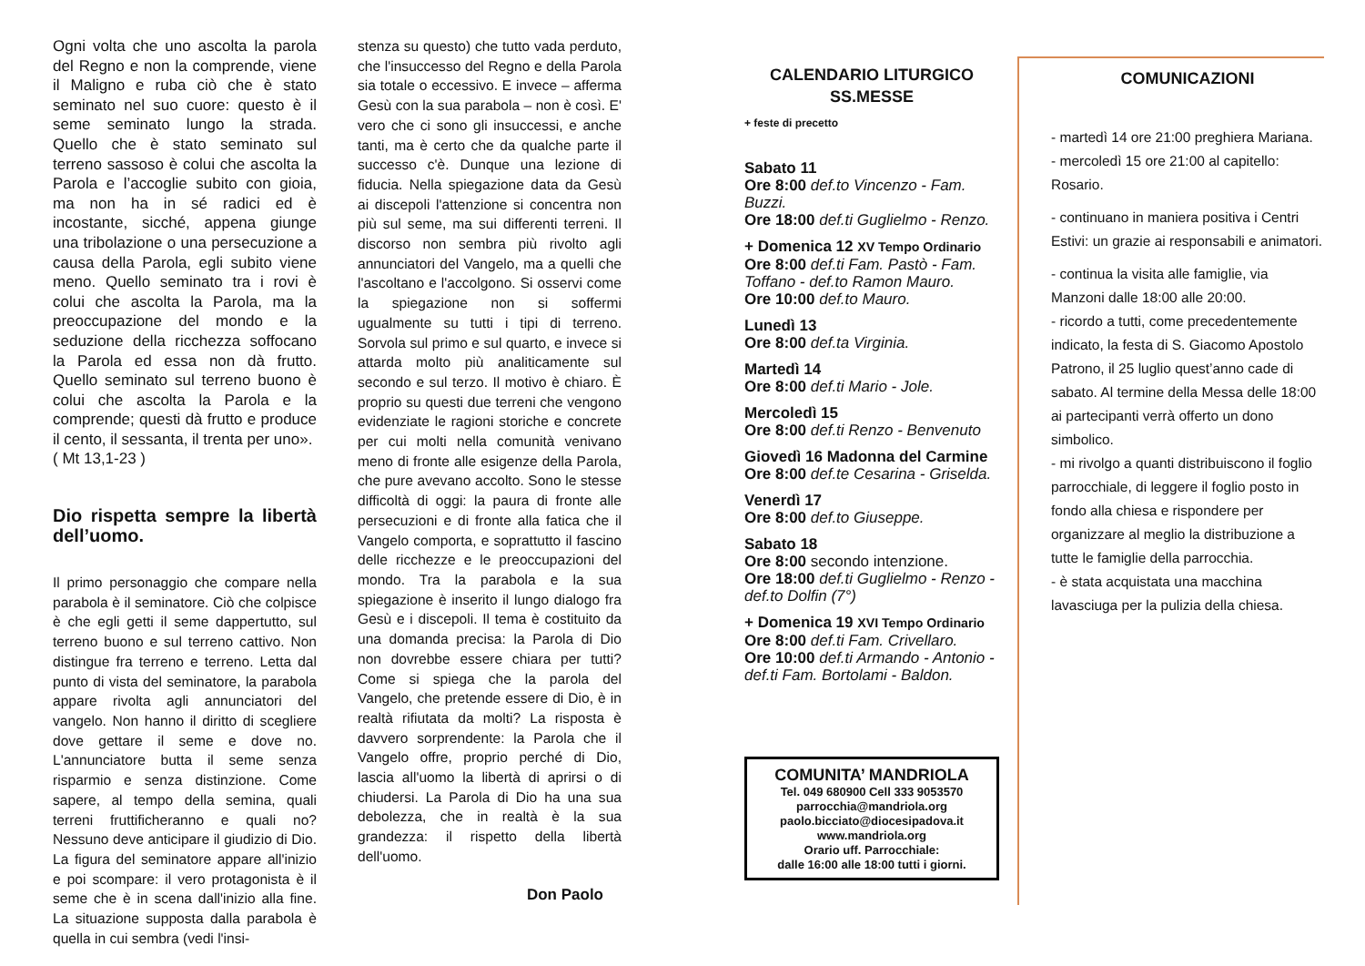Ogni volta che uno ascolta la parola del Regno e non la comprende, viene il Maligno e ruba ciò che è stato seminato nel suo cuore: questo è il seme seminato lungo la strada. Quello che è stato seminato sul terreno sassoso è colui che ascolta la Parola e l’accoglie subito con gioia, ma non ha in sé radici ed è incostante, sicché, appena giunge una tribolazione o una persecuzione a causa della Parola, egli subito viene meno. Quello seminato tra i rovi è colui che ascolta la Parola, ma la preoccupazione del mondo e la seduzione della ricchezza soffocano la Parola ed essa non dà frutto. Quello seminato sul terreno buono è colui che ascolta la Parola e la comprende; questi dà frutto e produce il cento, il sessanta, il trenta per uno».
( Mt 13,1-23 )
Dio rispetta sempre la libertà dell’uomo.
Il primo personaggio che compare nella parabola è il seminatore. Ciò che colpisce è che egli getti il seme dappertutto, sul terreno buono e sul terreno cattivo. Non distingue fra terreno e terreno. Letta dal punto di vista del seminatore, la parabola appare rivolta agli annunciatori del vangelo. Non hanno il diritto di scegliere dove gettare il seme e dove no. L'annunciatore butta il seme senza risparmio e senza distinzione. Come sapere, al tempo della semina, quali terreni fruttificheranno e quali no? Nessuno deve anticipare il giudizio di Dio. La figura del seminatore appare all'inizio e poi scompare: il vero protagonista è il seme che è in scena dall'inizio alla fine. La situazione supposta dalla parabola è quella in cui sembra (vedi l'insi-
stenza su questo) che tutto vada perduto, che l'insuccesso del Regno e della Parola sia totale o eccessivo. E invece – afferma Gesù con la sua parabola – non è così. E' vero che ci sono gli insuccessi, e anche tanti, ma è certo che da qualche parte il successo c'è. Dunque una lezione di fiducia. Nella spiegazione data da Gesù ai discepoli l'attenzione si concentra non più sul seme, ma sui differenti terreni. Il discorso non sembra più rivolto agli annunciatori del Vangelo, ma a quelli che l'ascoltano e l'accolgono. Si osservi come la spiegazione non si soffermi ugualmente su tutti i tipi di terreno. Sorvola sul primo e sul quarto, e invece si attarda molto più analiticamente sul secondo e sul terzo. Il motivo è chiaro. È proprio su questi due terreni che vengono evidenziate le ragioni storiche e concrete per cui molti nella comunità venivano meno di fronte alle esigenze della Parola, che pure avevano accolto. Sono le stesse difficoltà di oggi: la paura di fronte alle persecuzioni e di fronte alla fatica che il Vangelo comporta, e soprattutto il fascino delle ricchezze e le preoccupazioni del mondo. Tra la parabola e la sua spiegazione è inserito il lungo dialogo fra Gesù e i discepoli. Il tema è costituito da una domanda precisa: la Parola di Dio non dovrebbe essere chiara per tutti? Come si spiega che la parola del Vangelo, che pretende essere di Dio, è in realtà rifiutata da molti? La risposta è davvero sorprendente: la Parola che il Vangelo offre, proprio perché di Dio, lascia all'uomo la libertà di aprirsi o di chiudersi. La Parola di Dio ha una sua debolezza, che in realtà è la sua grandezza: il rispetto della libertà dell'uomo.
Don Paolo
CALENDARIO LITURGICO
SS.MESSE
+ feste di precetto
Sabato 11
Ore 8:00 def.to Vincenzo - Fam. Buzzi.
Ore 18:00 def.ti Guglielmo - Renzo.
+ Domenica 12 XV Tempo Ordinario
Ore 8:00 def.ti Fam. Pastò - Fam. Toffano - def.to Ramon Mauro.
Ore 10:00 def.to Mauro.
Lunedì 13
Ore 8:00 def.ta Virginia.
Martedì 14
Ore 8:00 def.ti Mario - Jole.
Mercoledì 15
Ore 8:00 def.ti Renzo - Benvenuto
Giovedì 16 Madonna del Carmine
Ore 8:00 def.te Cesarina - Griselda.
Venerdì 17
Ore 8:00 def.to Giuseppe.
Sabato 18
Ore 8:00 secondo intenzione.
Ore 18:00 def.ti Guglielmo - Renzo - def.to Dolfin (7°)
+ Domenica 19 XVI Tempo Ordinario
Ore 8:00 def.ti Fam. Crivellaro.
Ore 10:00 def.ti Armando - Antonio - def.ti Fam. Bortolami - Baldon.
COMUNITA’ MANDRIOLA
Tel. 049 680900 Cell 333 9053570
parrocchia@mandriola.org
paolo.bicciato@diocesipadova.it
www.mandriola.org
Orario uff. Parrocchiale:
dalle 16:00 alle 18:00 tutti i giorni.
COMUNICAZIONI
- martedì 14 ore 21:00 preghiera Mariana.
- mercoledì 15 ore 21:00 al capitello: Rosario.
- continuano in maniera positiva i Centri Estivi: un grazie ai responsabili e animatori.
- continua la visita alle famiglie, via Manzoni dalle 18:00 alle 20:00.
- ricordo a tutti, come precedentemente indicato, la festa di S. Giacomo Apostolo Patrono, il 25 luglio quest’anno cade di sabato. Al termine della Messa delle 18:00 ai partecipanti verrà offerto un dono simbolico.
- mi rivolgo a quanti distribuiscono il foglio parrocchiale, di leggere il foglio posto in fondo alla chiesa e rispondere per organizzare al meglio la distribuzione a tutte le famiglie della parrocchia.
- è stata acquistata una macchina lavasciuga per la pulizia della chiesa.